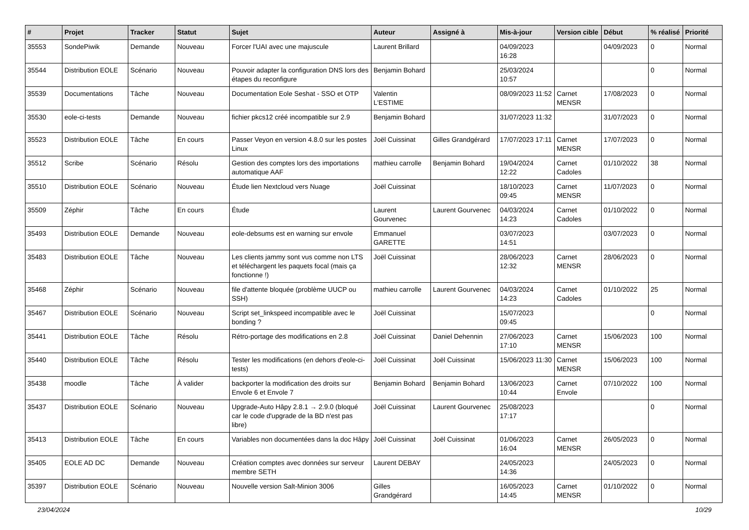| # | Projet | Tracker | Statut | Sujet | Auteur | Assigné à | Mis-à-jour | Version cible | Début | % réalisé | Priorité |
| --- | --- | --- | --- | --- | --- | --- | --- | --- | --- | --- | --- |
| 35553 | SondePiwik | Demande | Nouveau | Forcer l'UAI avec une majuscule | Laurent Brillard | | 04/09/2023 16:28 | | 04/09/2023 | 0 | Normal |
| 35544 | Distribution EOLE | Scénario | Nouveau | Pouvoir adapter la configuration DNS lors des étapes du reconfigure | Benjamin Bohard | | 25/03/2024 10:57 | | | 0 | Normal |
| 35539 | Documentations | Tâche | Nouveau | Documentation Eole Seshat - SSO et OTP | Valentin L'ESTIME | | 08/09/2023 11:52 | Carnet MENSR | 17/08/2023 | 0 | Normal |
| 35530 | eole-ci-tests | Demande | Nouveau | fichier pkcs12 créé incompatible sur 2.9 | Benjamin Bohard | | 31/07/2023 11:32 | | 31/07/2023 | 0 | Normal |
| 35523 | Distribution EOLE | Tâche | En cours | Passer Veyon en version 4.8.0 sur les postes Linux | Joël Cuissinat | Gilles Grandgérard | 17/07/2023 17:11 | Carnet MENSR | 17/07/2023 | 0 | Normal |
| 35512 | Scribe | Scénario | Résolu | Gestion des comptes lors des importations automatique AAF | mathieu carrolle | Benjamin Bohard | 19/04/2024 12:22 | Carnet Cadoles | 01/10/2022 | 38 | Normal |
| 35510 | Distribution EOLE | Scénario | Nouveau | Étude lien Nextcloud vers Nuage | Joël Cuissinat | | 18/10/2023 09:45 | Carnet MENSR | 11/07/2023 | 0 | Normal |
| 35509 | Zéphir | Tâche | En cours | Étude | Laurent Gourvenec | Laurent Gourvenec | 04/03/2024 14:23 | Carnet Cadoles | 01/10/2022 | 0 | Normal |
| 35493 | Distribution EOLE | Demande | Nouveau | eole-debsums est en warning sur envole | Emmanuel GARETTE | | 03/07/2023 14:51 | | 03/07/2023 | 0 | Normal |
| 35483 | Distribution EOLE | Tâche | Nouveau | Les clients jammy sont vus comme non LTS et téléchargent les paquets focal (mais ça fonctionne !) | Joël Cuissinat | | 28/06/2023 12:32 | Carnet MENSR | 28/06/2023 | 0 | Normal |
| 35468 | Zéphir | Scénario | Nouveau | file d'attente bloquée (problème UUCP ou SSH) | mathieu carrolle | Laurent Gourvenec | 04/03/2024 14:23 | Carnet Cadoles | 01/10/2022 | 25 | Normal |
| 35467 | Distribution EOLE | Scénario | Nouveau | Script set_linkspeed incompatible avec le bonding ? | Joël Cuissinat | | 15/07/2023 09:45 | | | 0 | Normal |
| 35441 | Distribution EOLE | Tâche | Résolu | Rétro-portage des modifications en 2.8 | Joël Cuissinat | Daniel Dehennin | 27/06/2023 17:10 | Carnet MENSR | 15/06/2023 | 100 | Normal |
| 35440 | Distribution EOLE | Tâche | Résolu | Tester les modifications (en dehors d'eole-ci-tests) | Joël Cuissinat | Joël Cuissinat | 15/06/2023 11:30 | Carnet MENSR | 15/06/2023 | 100 | Normal |
| 35438 | moodle | Tâche | À valider | backporter la modification des droits sur Envole 6 et Envole 7 | Benjamin Bohard | Benjamin Bohard | 13/06/2023 10:44 | Carnet Envole | 07/10/2022 | 100 | Normal |
| 35437 | Distribution EOLE | Scénario | Nouveau | Upgrade-Auto Hâpy 2.8.1 → 2.9.0 (bloqué car le code d'upgrade de la BD n'est pas libre) | Joël Cuissinat | Laurent Gourvenec | 25/08/2023 17:17 | | | 0 | Normal |
| 35413 | Distribution EOLE | Tâche | En cours | Variables non documentées dans la doc Hâpy | Joël Cuissinat | Joël Cuissinat | 01/06/2023 16:04 | Carnet MENSR | 26/05/2023 | 0 | Normal |
| 35405 | EOLE AD DC | Demande | Nouveau | Création comptes avec données sur serveur membre SETH | Laurent DEBAY | | 24/05/2023 14:36 | | 24/05/2023 | 0 | Normal |
| 35397 | Distribution EOLE | Scénario | Nouveau | Nouvelle version Salt-Minion 3006 | Gilles Grandgérard | | 16/05/2023 14:45 | Carnet MENSR | 01/10/2022 | 0 | Normal |
23/04/2024 10/29